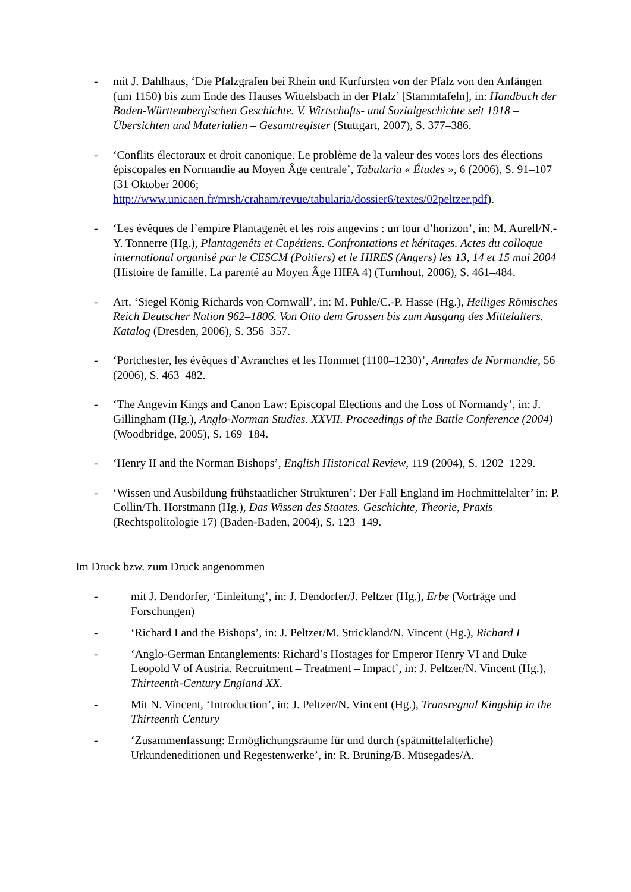- mit J. Dahlhaus, ‘Die Pfalzgrafen bei Rhein und Kurfürsten von der Pfalz von den Anfängen (um 1150) bis zum Ende des Hauses Wittelsbach in der Pfalz’ [Stammtafeln], in: Handbuch der Baden-Württembergischen Geschichte. V. Wirtschafts- und Sozialgeschichte seit 1918 – Übersichten und Materialien – Gesamtregister (Stuttgart, 2007), S. 377–386.
- ‘Conflits électoraux et droit canonique. Le problème de la valeur des votes lors des élections épiscopales en Normandie au Moyen Âge centrale’, Tabularia « Études », 6 (2006), S. 91–107 (31 Oktober 2006; http://www.unicaen.fr/mrsh/craham/revue/tabularia/dossier6/textes/02peltzer.pdf).
- ‘Les évêques de l’empire Plantagenêt et les rois angevins : un tour d’horizon’, in: M. Aurell/N.-Y. Tonnerre (Hg.), Plantagenêts et Capétiens. Confrontations et héritages. Actes du colloque international organisé par le CESCM (Poitiers) et le HIRES (Angers) les 13, 14 et 15 mai 2004 (Histoire de famille. La parenté au Moyen Âge HIFA 4) (Turnhout, 2006), S. 461–484.
- Art. ‘Siegel König Richards von Cornwall’, in: M. Puhle/C.-P. Hasse (Hg.), Heiliges Römisches Reich Deutscher Nation 962–1806. Von Otto dem Grossen bis zum Ausgang des Mittelalters. Katalog (Dresden, 2006), S. 356–357.
- ‘Portchester, les évêques d’Avranches et les Hommet (1100–1230)’, Annales de Normandie, 56 (2006), S. 463–482.
- ‘The Angevin Kings and Canon Law: Episcopal Elections and the Loss of Normandy’, in: J. Gillingham (Hg.), Anglo-Norman Studies. XXVII. Proceedings of the Battle Conference (2004) (Woodbridge, 2005), S. 169–184.
- ‘Henry II and the Norman Bishops’, English Historical Review, 119 (2004), S. 1202–1229.
- ‘Wissen und Ausbildung frühstaatlicher Strukturen’: Der Fall England im Hochmittelalter’ in: P. Collin/Th. Horstmann (Hg.), Das Wissen des Staates. Geschichte, Theorie, Praxis (Rechtspolitologie 17) (Baden-Baden, 2004), S. 123–149.
Im Druck bzw. zum Druck angenommen
- mit J. Dendorfer, ‘Einleitung’, in: J. Dendorfer/J. Peltzer (Hg.), Erbe (Vorträge und Forschungen)
- ‘Richard I and the Bishops’, in: J. Peltzer/M. Strickland/N. Vincent (Hg.), Richard I
- ‘Anglo-German Entanglements: Richard’s Hostages for Emperor Henry VI and Duke Leopold V of Austria. Recruitment – Treatment – Impact’, in: J. Peltzer/N. Vincent (Hg.), Thirteenth-Century England XX.
- Mit N. Vincent, ‘Introduction’, in: J. Peltzer/N. Vincent (Hg.), Transregnal Kingship in the Thirteenth Century
- ‘Zusammenfassung: Ermöglichungsräume für und durch (spätmittelalterliche) Urkundeneditionen und Regestenwerke’, in: R. Brüning/B. Müsegades/A.